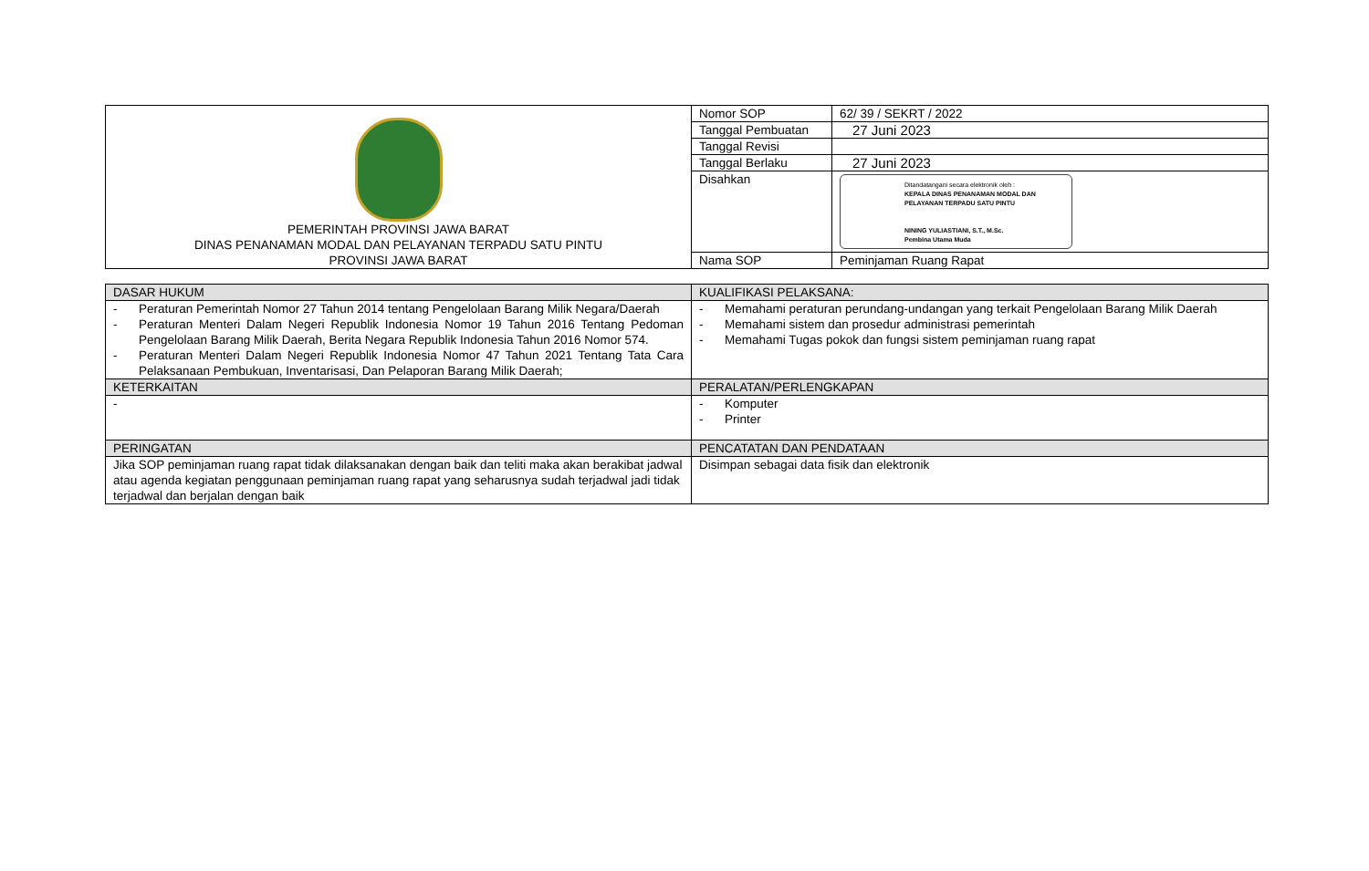| PEMERINTAH PROVINSI JAWA BARAT DINAS PENANAMAN MODAL DAN PELAYANAN TERPADU SATU PINTU PROVINSI JAWA BARAT | Nomor SOP | 62/ 39 / SEKRT / 2022 |
| | Tanggal Pembuatan | 27 Juni 2023 |
| | Tanggal Revisi | |
| | Tanggal Berlaku | 27 Juni 2023 |
| | Disahkan | Ditandatangani secara elektronik oleh : KEPALA DINAS PENANAMAN MODAL DAN PELAYANAN TERPADU SATU PINTU NINING YULIASTIANI, S.T., M.Sc. Pembina Utama Muda |
| | Nama SOP | Peminjaman Ruang Rapat |
| DASAR HUKUM | KUALIFIKASI PELAKSANA: |
| --- | --- |
| - Peraturan Pemerintah Nomor 27 Tahun 2014 tentang Pengelolaan Barang Milik Negara/Daerah - Peraturan Menteri Dalam Negeri Republik Indonesia Nomor 19 Tahun 2016 Tentang Pedoman Pengelolaan Barang Milik Daerah, Berita Negara Republik Indonesia Tahun 2016 Nomor 574. - Peraturan Menteri Dalam Negeri Republik Indonesia Nomor 47 Tahun 2021 Tentang Tata Cara Pelaksanaan Pembukuan, Inventarisasi, Dan Pelaporan Barang Milik Daerah; | - Memahami peraturan perundang-undangan yang terkait Pengelolaan Barang Milik Daerah - Memahami sistem dan prosedur administrasi pemerintah - Memahami Tugas pokok dan fungsi sistem peminjaman ruang rapat |
| KETERKAITAN | PERALATAN/PERLENGKAPAN |
| - | - Komputer - Printer |
| PERINGATAN | PENCATATAN DAN PENDATAAN |
| Jika SOP peminjaman ruang rapat tidak dilaksanakan dengan baik dan teliti maka akan berakibat jadwal atau agenda kegiatan penggunaan peminjaman ruang rapat yang seharusnya sudah terjadwal jadi tidak terjadwal dan berjalan dengan baik | Disimpan sebagai data fisik dan elektronik |